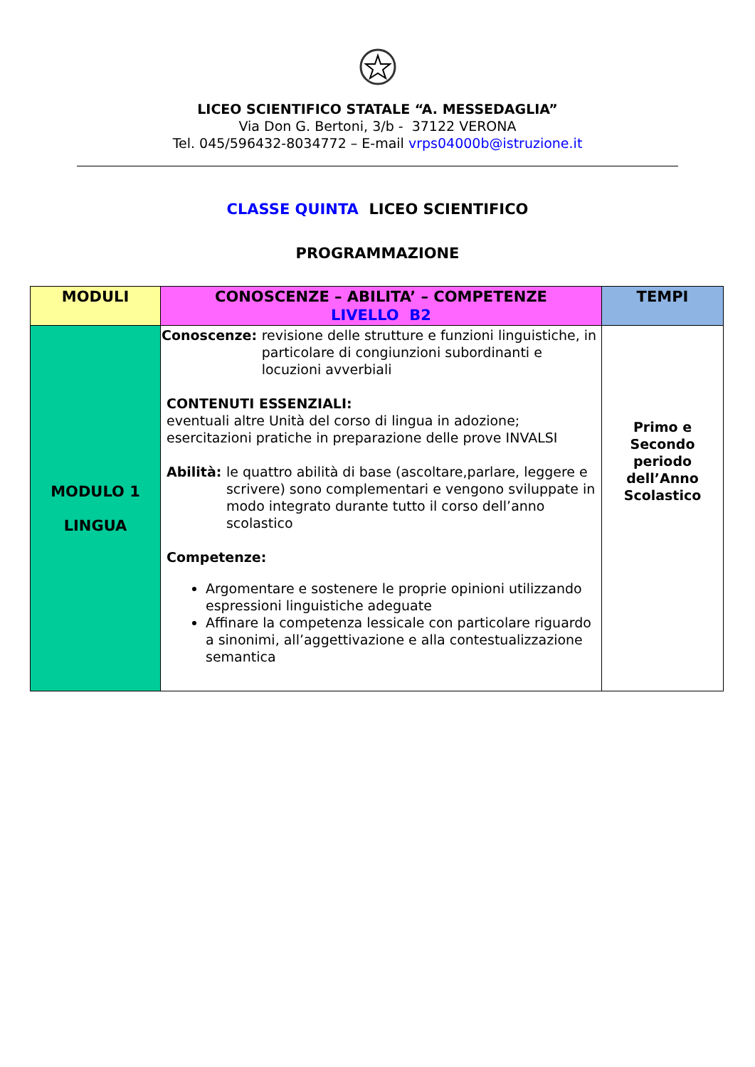LICEO SCIENTIFICO STATALE “A. MESSEDAGLIA”
Via Don G. Bertoni, 3/b - 37122 VERONA
Tel. 045/596432-8034772 – E-mail vrps04000b@istruzione.it
CLASSE QUINTA LICEO SCIENTIFICO
PROGRAMMAZIONE
| MODULI | CONOSCENZE – ABILITA’ – COMPETENZE LIVELLO B2 | TEMPI |
| --- | --- | --- |
| MODULO 1 LINGUA | Conoscenze: revisione delle strutture e funzioni linguistiche, in particolare di congiunzioni subordinanti e locuzioni avverbiali CONTENUTI ESSENZIALI: eventuali altre Unità del corso di lingua in adozione; esercitazioni pratiche in preparazione delle prove INVALSI Abilità: le quattro abilità di base (ascoltare,parlare, leggere e scrivere) sono complementari e vengono sviluppate in modo integrato durante tutto il corso dell’anno scolastico Competenze: Argomentare e sostenere le proprie opinioni utilizzando espressioni linguistiche adeguate Affinare la competenza lessicale con particolare riguardo a sinonimi, all’aggettivazione e alla contestualizzazione semantica | Primo e Secondo periodo dell’Anno Scolastico |